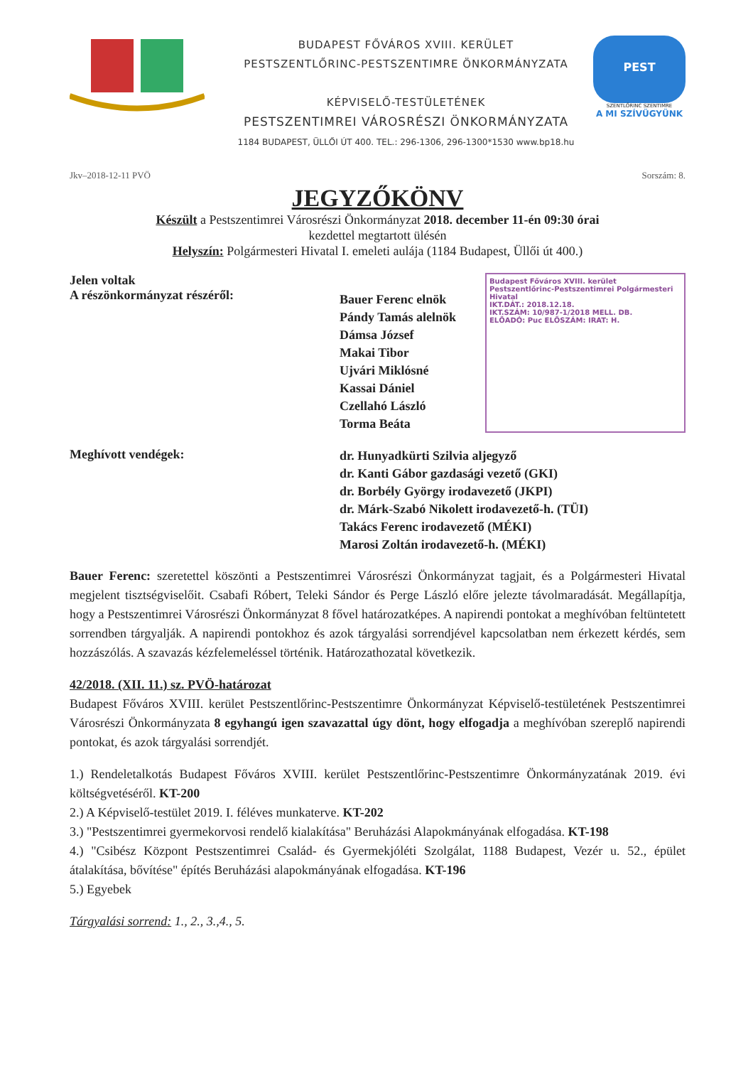BUDAPEST FŐVÁROS XVIII. KERÜLET
PESTSZENTLŐRINC-PESTSZENTIMRE ÖNKORMÁNYZATA
KÉPVISELŐ-TESTÜLETÉNEK
PESTSZENTIMREI VÁROSRÉSZI ÖNKORMÁNYZATA
1184 BUDAPEST, ÜLLŐI ÚT 400. TEL.: 296-1306, 296-1300*1530 www.bp18.hu
PEST
SZENTLŐRINC SZENTIMRE
A MI SZÍVÜGYÜNK
Jkv–2018-12-11 PVÖ Sorszám: 8.
JEGYZŐKÖNV
Készült a Pestszentimrei Városrészi Önkormányzat 2018. december 11-én 09:30 órai
kezdettel megtartott ülésén
Helyszín: Polgármesteri Hivatal I. emeleti aulája (1184 Budapest, Üllői út 400.)
Jelen voltak
A részönkormányzat részéről:
Bauer Ferenc elnök
Pándy Tamás alelnök
Dámsa József
Makai Tibor
Ujvári Miklósné
Kassai Dániel
Czellahó László
Torma Beáta
Budapest Főváros XVIII. kerület Pestszentlőrinc-Pestszentimrei Polgármesteri Hivatal
IKT.DÁT.: 2018.12.18.
IKT.SZÁM: 10/987-1/2018 MELL. DB.
ELŐADÓ: Puc ELŐSZÁM: IRAT: H.
Meghívott vendégek:
dr. Hunyadkürti Szilvia aljegyző
dr. Kanti Gábor gazdasági vezető (GKI)
dr. Borbély György irodavezető (JKPI)
dr. Márk-Szabó Nikolett irodavezető-h. (TÜI)
Takács Ferenc irodavezető (MÉKI)
Marosi Zoltán irodavezető-h. (MÉKI)
Bauer Ferenc: szeretettel köszönti a Pestszentimrei Városrészi Önkormányzat tagjait, és a Polgármesteri Hivatal megjelent tisztségviselőit. Csabafi Róbert, Teleki Sándor és Perge László előre jelezte távolmaradását. Megállapítja, hogy a Pestszentimrei Városrészi Önkormányzat 8 fővel határozatképes. A napirendi pontokat a meghívóban feltüntetett sorrendben tárgyalják. A napirendi pontokhoz és azok tárgyalási sorrendjével kapcsolatban nem érkezett kérdés, sem hozzászólás. A szavazás kézfelemeléssel történik. Határozathozatal következik.
42/2018. (XII. 11.) sz. PVÖ-határozat
Budapest Főváros XVIII. kerület Pestszentlőrinc-Pestszentimre Önkormányzat Képviselő-testületének Pestszentimrei Városrészi Önkormányzata 8 egyhangú igen szavazattal úgy dönt, hogy elfogadja a meghívóban szereplő napirendi pontokat, és azok tárgyalási sorrendjét.
1.) Rendeletalkotás Budapest Főváros XVIII. kerület Pestszentlőrinc-Pestszentimre Önkormányzatának 2019. évi költségvetéséről. KT-200
2.) A Képviselő-testület 2019. I. féléves munkaterve. KT-202
3.) "Pestszentimrei gyermekorvosi rendelő kialakítása" Beruházási Alapokmányának elfogadása. KT-198
4.) "Csibész Központ Pestszentimrei Család- és Gyermekjóléti Szolgálat, 1188 Budapest, Vezér u. 52., épület átalakítása, bővítése" építés Beruházási alapokmányának elfogadása. KT-196
5.) Egyebek
Tárgyalási sorrend: 1., 2., 3.,4., 5.